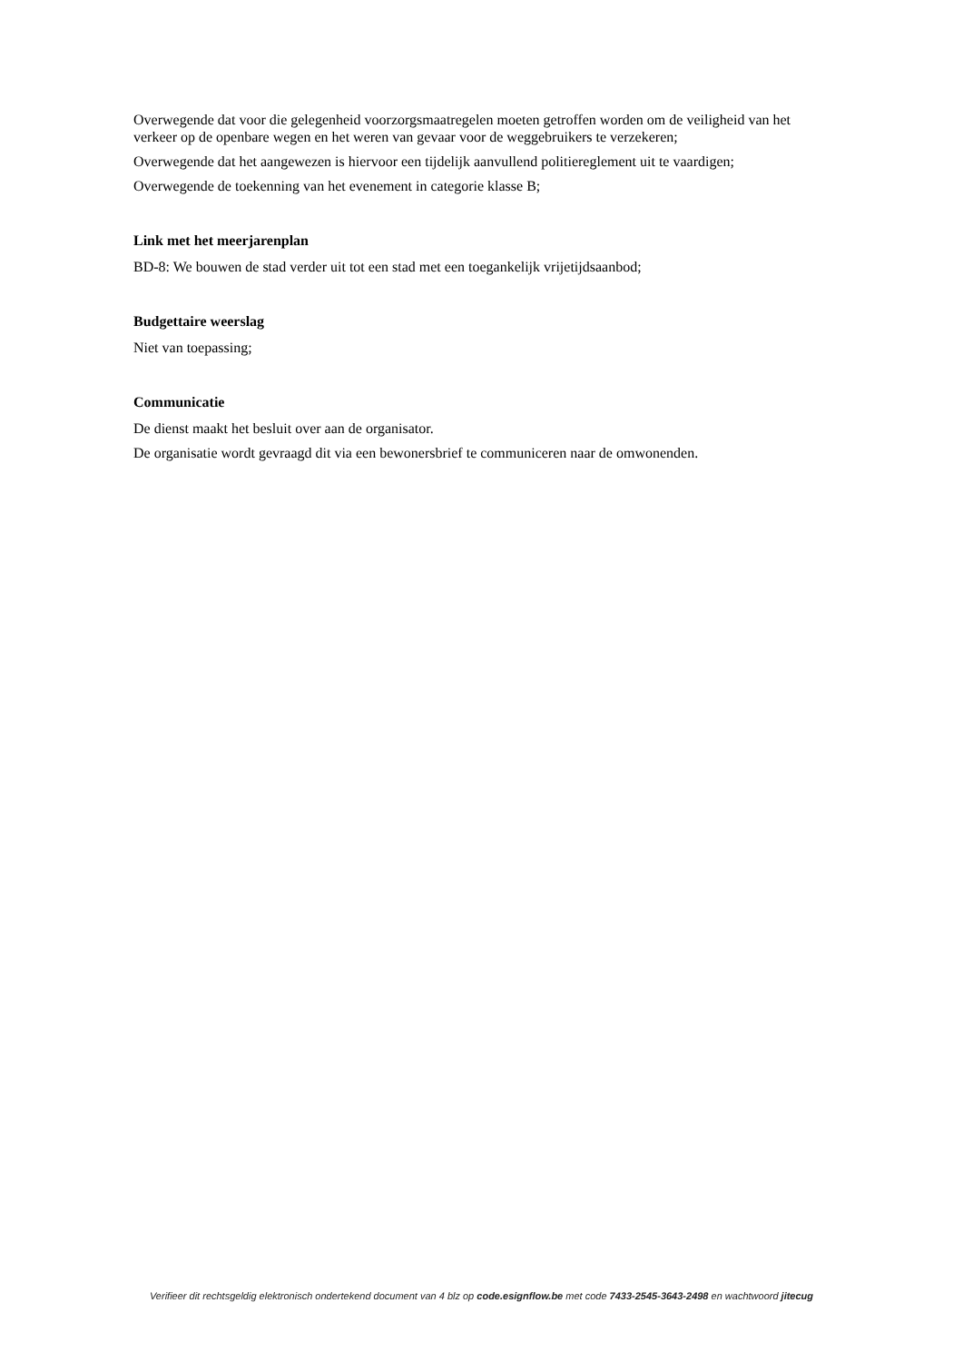Overwegende dat voor die gelegenheid voorzorgsmaatregelen moeten getroffen worden om de veiligheid van het verkeer op de openbare wegen en het weren van gevaar voor de weggebruikers te verzekeren;
Overwegende dat het aangewezen is hiervoor een tijdelijk aanvullend politiereglement uit te vaardigen;
Overwegende de toekenning van het evenement in categorie klasse B;
Link met het meerjarenplan
BD-8: We bouwen de stad verder uit tot een stad met een toegankelijk vrijetijdsaanbod;
Budgettaire weerslag
Niet van toepassing;
Communicatie
De dienst maakt het besluit over aan de organisator.
De organisatie wordt gevraagd dit via een bewonersbrief te communiceren naar de omwonenden.
Verifieer dit rechtsgeldig elektronisch ondertekend document van 4 blz op code.esignflow.be met code 7433-2545-3643-2498 en wachtwoord jitecug